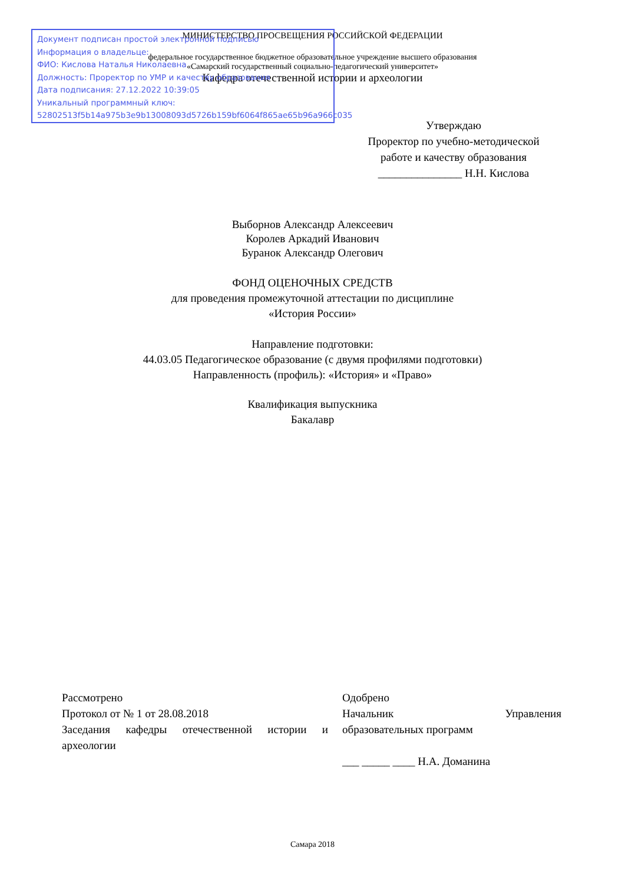Документ подписан простой электронной подписью
Информация о владельце:
ФИО: Кислова Наталья Николаевна
Должность: Проректор по УМР и качеству образования
Дата подписания: 27.12.2022 10:39:05
Уникальный программный ключ:
52802513f5b14a975b3e9b13008093d5726b159bf6064f865ae65b96a966c035
МИНИСТЕРСТВО ПРОСВЕЩЕНИЯ РОССИЙСКОЙ ФЕДЕРАЦИИ
федеральное государственное бюджетное образовательное учреждение высшего образования
«Самарский государственный социально-педагогический университет»
Кафедра отечественной истории и археологии
Утверждаю
Проректор по учебно-методической работе и качеству образования
_______________ Н.Н. Кислова
Выборнов Александр Алексеевич
Королев Аркадий Иванович
Буранок Александр Олегович
ФОНД ОЦЕНОЧНЫХ СРЕДСТВ
для проведения промежуточной аттестации по дисциплине
«История России»
Направление подготовки:
44.03.05 Педагогическое образование (с двумя профилями подготовки)
Направленность (профиль): «История» и «Право»
Квалификация выпускника
Бакалавр
Рассмотрено
Протокол от № 1 от 28.08.2018
Заседания кафедры отечественной истории и археологии
Одобрено
Начальник Управления
образовательных программ
___ _____ ____ Н.А. Доманина
Самара 2018